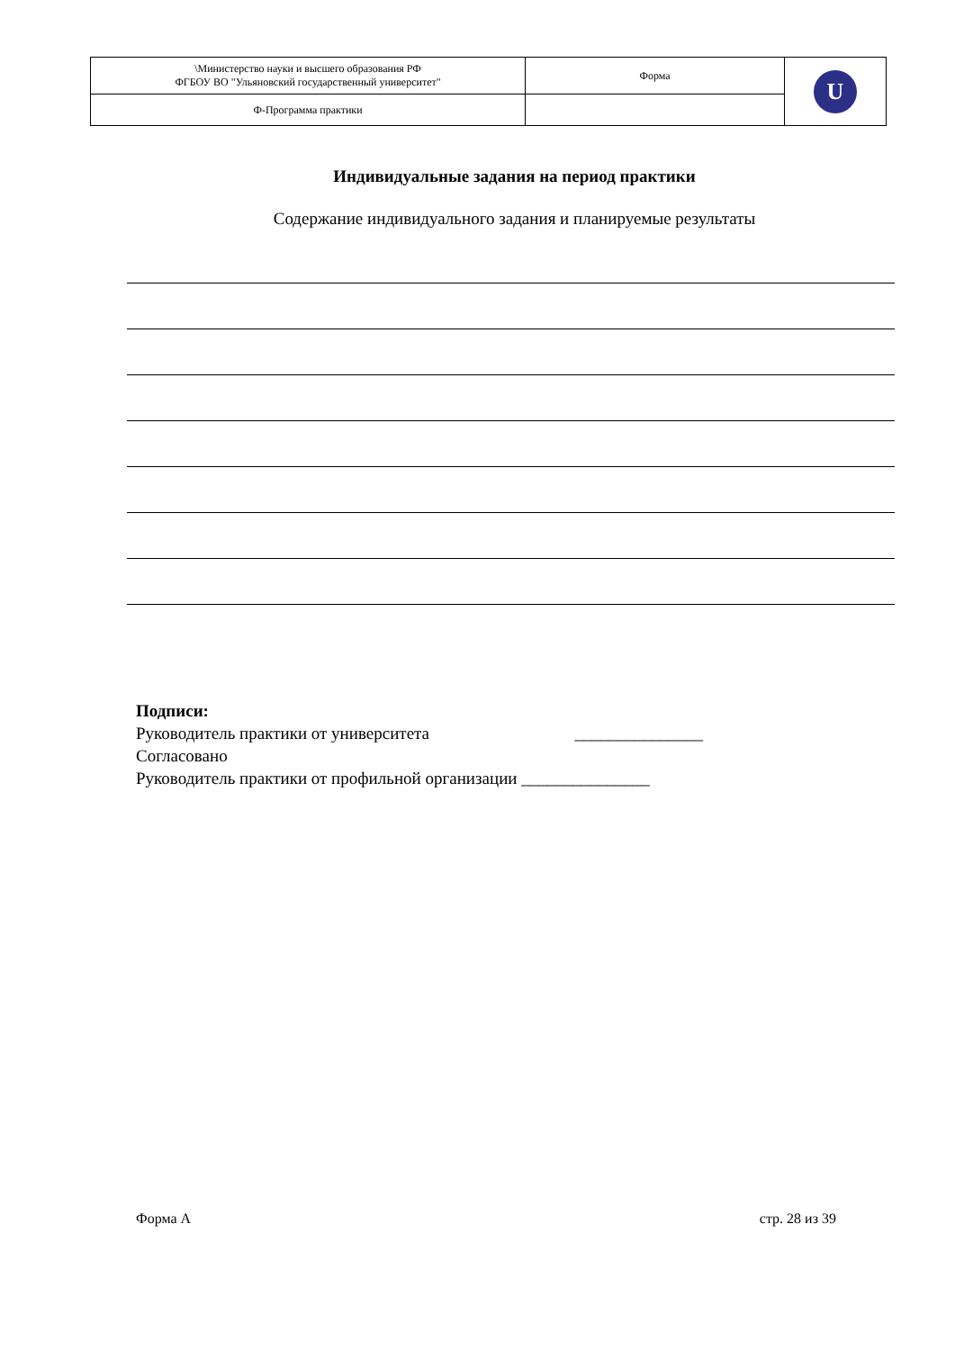| \Министерство науки и высшего образования РФ ФГБОУ ВО "Ульяновский государственный университет" | Форма | U |
| Ф-Программа практики | | |
Индивидуальные задания на период практики
Содержание индивидуального задания и планируемые результаты
Подписи:
Руководитель практики от университета _______________
Согласовано
Руководитель практики от профильной организации _______________
Форма А стр. 28 из 39